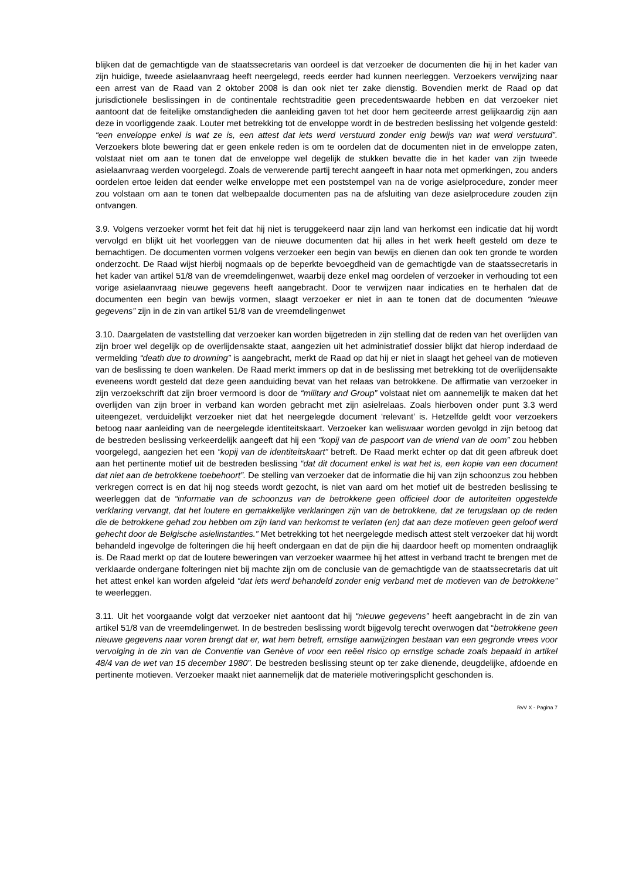blijken dat de gemachtigde van de staatssecretaris van oordeel is dat verzoeker de documenten die hij in het kader van zijn huidige, tweede asielaanvraag heeft neergelegd, reeds eerder had kunnen neerleggen. Verzoekers verwijzing naar een arrest van de Raad van 2 oktober 2008 is dan ook niet ter zake dienstig. Bovendien merkt de Raad op dat jurisdictionele beslissingen in de continentale rechtstraditie geen precedentswaarde hebben en dat verzoeker niet aantoont dat de feitelijke omstandigheden die aanleiding gaven tot het door hem geciteerde arrest gelijkaardig zijn aan deze in voorliggende zaak. Louter met betrekking tot de enveloppe wordt in de bestreden beslissing het volgende gesteld: “een enveloppe enkel is wat ze is, een attest dat iets werd verstuurd zonder enig bewijs van wat werd verstuurd”. Verzoekers blote bewering dat er geen enkele reden is om te oordelen dat de documenten niet in de enveloppe zaten, volstaat niet om aan te tonen dat de enveloppe wel degelijk de stukken bevatte die in het kader van zijn tweede asielaanvraag werden voorgelegd. Zoals de verwerende partij terecht aangeeft in haar nota met opmerkingen, zou anders oordelen ertoe leiden dat eender welke enveloppe met een poststempel van na de vorige asielprocedure, zonder meer zou volstaan om aan te tonen dat welbepaalde documenten pas na de afsluiting van deze asielprocedure zouden zijn ontvangen.
3.9. Volgens verzoeker vormt het feit dat hij niet is teruggekeerd naar zijn land van herkomst een indicatie dat hij wordt vervolgd en blijkt uit het voorleggen van de nieuwe documenten dat hij alles in het werk heeft gesteld om deze te bemachtigen. De documenten vormen volgens verzoeker een begin van bewijs en dienen dan ook ten gronde te worden onderzocht. De Raad wijst hierbij nogmaals op de beperkte bevoegdheid van de gemachtigde van de staatssecretaris in het kader van artikel 51/8 van de vreemdelingenwet, waarbij deze enkel mag oordelen of verzoeker in verhouding tot een vorige asielaanvraag nieuwe gegevens heeft aangebracht. Door te verwijzen naar indicaties en te herhalen dat de documenten een begin van bewijs vormen, slaagt verzoeker er niet in aan te tonen dat de documenten “nieuwe gegevens” zijn in de zin van artikel 51/8 van de vreemdelingenwet
3.10. Daargelaten de vaststelling dat verzoeker kan worden bijgetreden in zijn stelling dat de reden van het overlijden van zijn broer wel degelijk op de overlijdensakte staat, aangezien uit het administratief dossier blijkt dat hierop inderdaad de vermelding “death due to drowning” is aangebracht, merkt de Raad op dat hij er niet in slaagt het geheel van de motieven van de beslissing te doen wankelen. De Raad merkt immers op dat in de beslissing met betrekking tot de overlijdensakte eveneens wordt gesteld dat deze geen aanduiding bevat van het relaas van betrokkene. De affirmatie van verzoeker in zijn verzoekschrift dat zijn broer vermoord is door de “military and Group” volstaat niet om aannemelijk te maken dat het overlijden van zijn broer in verband kan worden gebracht met zijn asielrelaas. Zoals hierboven onder punt 3.3 werd uiteengezet, verduidelijkt verzoeker niet dat het neergelegde document ‘relevant’ is. Hetzelfde geldt voor verzoekers betoog naar aanleiding van de neergelegde identiteitskaart. Verzoeker kan weliswaar worden gevolgd in zijn betoog dat de bestreden beslissing verkeerdelijk aangeeft dat hij een “kopij van de paspoort van de vriend van de oom” zou hebben voorgelegd, aangezien het een “kopij van de identiteitskaart” betreft. De Raad merkt echter op dat dit geen afbreuk doet aan het pertinente motief uit de bestreden beslissing “dat dit document enkel is wat het is, een kopie van een document dat niet aan de betrokkene toebehoort”. De stelling van verzoeker dat de informatie die hij van zijn schoonzus zou hebben verkregen correct is en dat hij nog steeds wordt gezocht, is niet van aard om het motief uit de bestreden beslissing te weerleggen dat de “informatie van de schoonzus van de betrokkene geen officieel door de autoriteiten opgestelde verklaring vervangt, dat het loutere en gemakkelijke verklaringen zijn van de betrokkene, dat ze terugslaan op de reden die de betrokkene gehad zou hebben om zijn land van herkomst te verlaten (en) dat aan deze motieven geen geloof werd gehecht door de Belgische asielinstanties.” Met betrekking tot het neergelegde medisch attest stelt verzoeker dat hij wordt behandeld ingevolge de folteringen die hij heeft ondergaan en dat de pijn die hij daardoor heeft op momenten ondraaglijk is. De Raad merkt op dat de loutere beweringen van verzoeker waarmee hij het attest in verband tracht te brengen met de verklaarde ondergane folteringen niet bij machte zijn om de conclusie van de gemachtigde van de staatssecretaris dat uit het attest enkel kan worden afgeleid “dat iets werd behandeld zonder enig verband met de motieven van de betrokkene” te weerleggen.
3.11. Uit het voorgaande volgt dat verzoeker niet aantoont dat hij “nieuwe gegevens” heeft aangebracht in de zin van artikel 51/8 van de vreemdelingenwet. In de bestreden beslissing wordt bijgevolg terecht overwogen dat “betrokkene geen nieuwe gegevens naar voren brengt dat er, wat hem betreft, ernstige aanwijzingen bestaan van een gegronde vrees voor vervolging in de zin van de Conventie van Genève of voor een reëel risico op ernstige schade zoals bepaald in artikel 48/4 van de wet van 15 december 1980”. De bestreden beslissing steunt op ter zake dienende, deugdelijke, afdoende en pertinente motieven. Verzoeker maakt niet aannemelijk dat de materiële motiveringsplicht geschonden is.
RvV X - Pagina 7